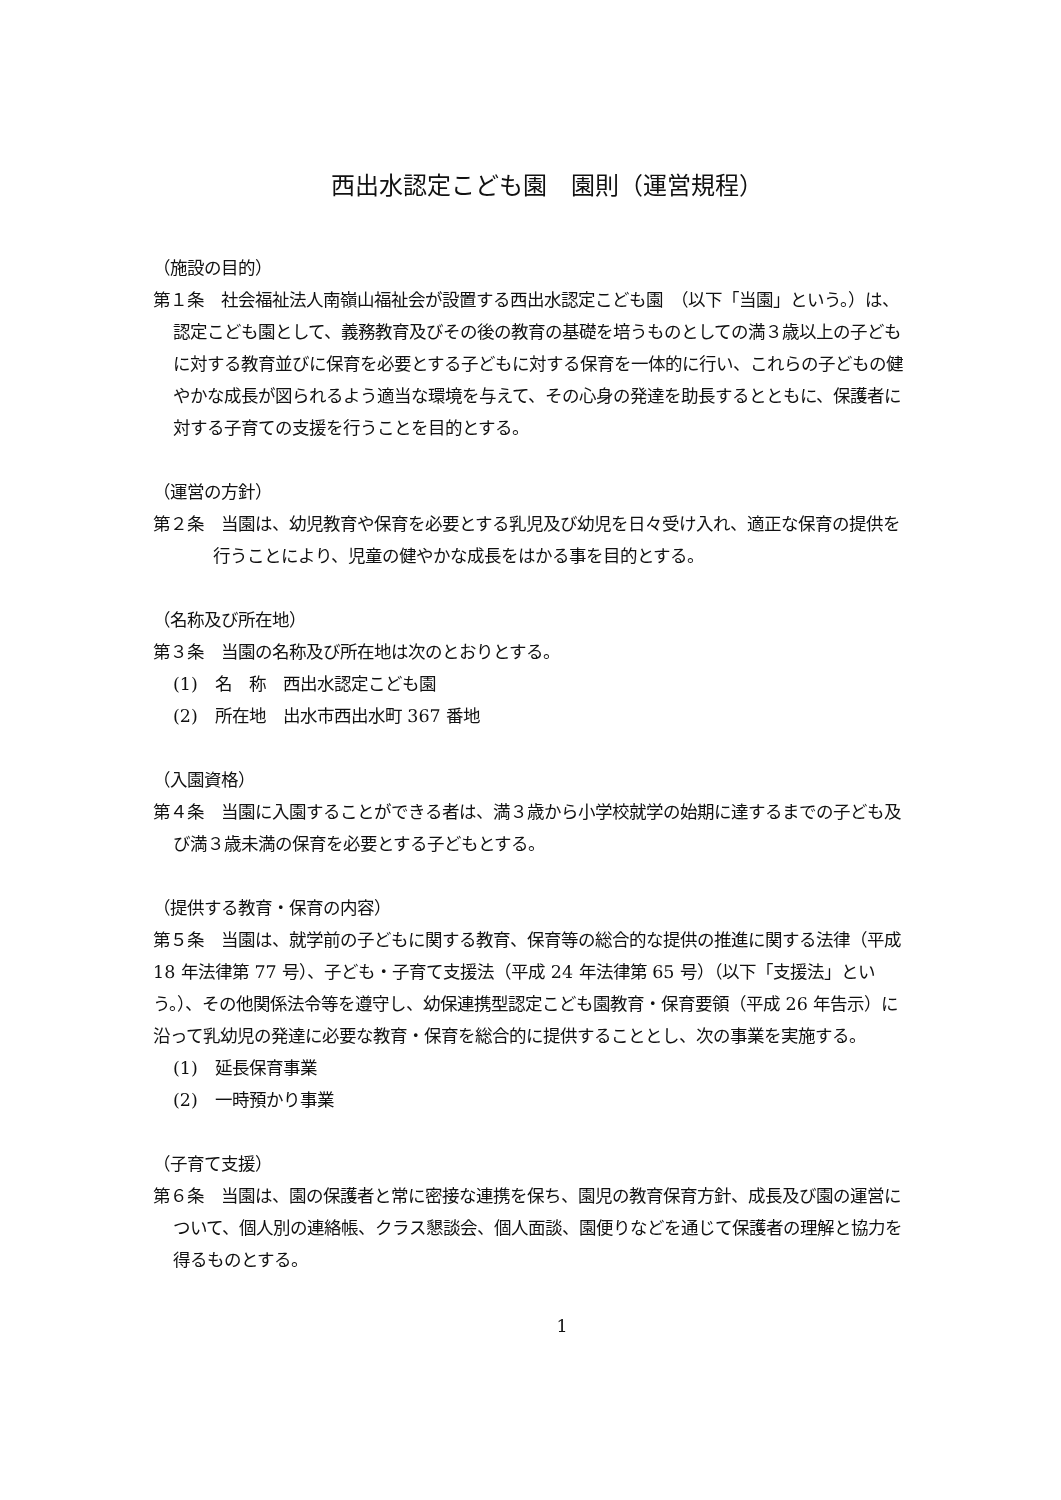西出水認定こども園　園則（運営規程）
（施設の目的）
第１条　社会福祉法人南嶺山福祉会が設置する西出水認定こども園　（以下「当園」という。）は、認定こども園として、義務教育及びその後の教育の基礎を培うものとしての満３歳以上の子どもに対する教育並びに保育を必要とする子どもに対する保育を一体的に行い、これらの子どもの健やかな成長が図られるよう適当な環境を与えて、その心身の発達を助長するとともに、保護者に対する子育ての支援を行うことを目的とする。
（運営の方針）
第２条　当園は、幼児教育や保育を必要とする乳児及び幼児を日々受け入れ、適正な保育の提供を行うことにより、児童の健やかな成長をはかる事を目的とする。
（名称及び所在地）
第３条　当園の名称及び所在地は次のとおりとする。
(1)　名　称　西出水認定こども園
(2)　所在地　出水市西出水町 367 番地
（入園資格）
第４条　当園に入園することができる者は、満３歳から小学校就学の始期に達するまでの子ども及び満３歳未満の保育を必要とする子どもとする。
（提供する教育・保育の内容）
第５条　当園は、就学前の子どもに関する教育、保育等の総合的な提供の推進に関する法律（平成 18 年法律第 77 号）、子ども・子育て支援法（平成 24 年法律第 65 号）（以下「支援法」という。）、その他関係法令等を遵守し、幼保連携型認定こども園教育・保育要領（平成 26 年告示）に沿って乳幼児の発達に必要な教育・保育を総合的に提供することとし、次の事業を実施する。
(1)　延長保育事業
(2)　一時預かり事業
（子育て支援）
第６条　当園は、園の保護者と常に密接な連携を保ち、園児の教育保育方針、成長及び園の運営について、個人別の連絡帳、クラス懇談会、個人面談、園便りなどを通じて保護者の理解と協力を得るものとする。
1